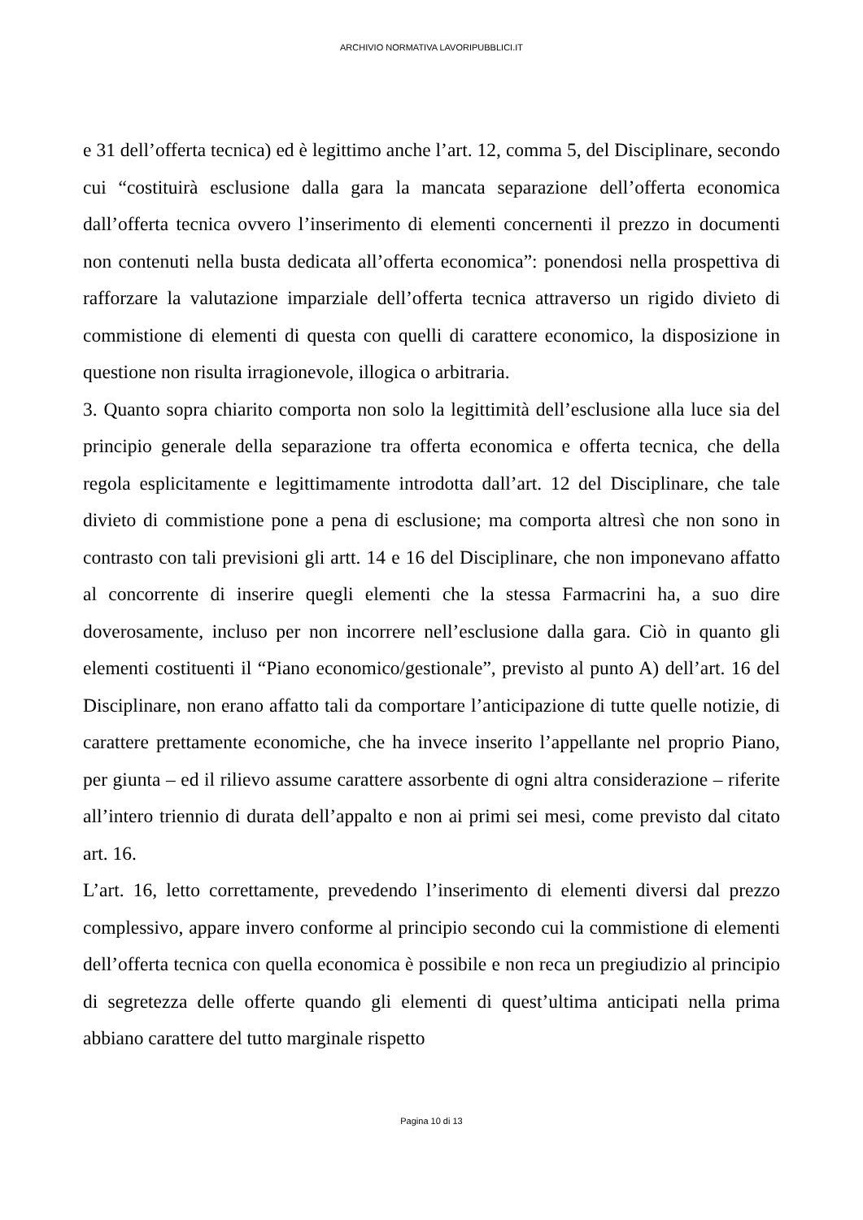ARCHIVIO NORMATIVA LAVORIPUBBLICI.IT
e 31 dell’offerta tecnica) ed è legittimo anche l’art. 12, comma 5, del Disciplinare, secondo cui “costituirà esclusione dalla gara la mancata separazione dell’offerta economica dall’offerta tecnica ovvero l’inserimento di elementi concernenti il prezzo in documenti non contenuti nella busta dedicata all’offerta economica”: ponendosi nella prospettiva di rafforzare la valutazione imparziale dell’offerta tecnica attraverso un rigido divieto di commistione di elementi di questa con quelli di carattere economico, la disposizione in questione non risulta irragionevole, illogica o arbitraria.
3. Quanto sopra chiarito comporta non solo la legittimità dell’esclusione alla luce sia del principio generale della separazione tra offerta economica e offerta tecnica, che della regola esplicitamente e legittimamente introdotta dall’art. 12 del Disciplinare, che tale divieto di commistione pone a pena di esclusione; ma comporta altresì che non sono in contrasto con tali previsioni gli artt. 14 e 16 del Disciplinare, che non imponevano affatto al concorrente di inserire quegli elementi che la stessa Farmacrini ha, a suo dire doverosamente, incluso per non incorrere nell’esclusione dalla gara. Ciò in quanto gli elementi costituenti il “Piano economico/gestionale”, previsto al punto A) dell’art. 16 del Disciplinare, non erano affatto tali da comportare l’anticipazione di tutte quelle notizie, di carattere prettamente economiche, che ha invece inserito l’appellante nel proprio Piano, per giunta – ed il rilievo assume carattere assorbente di ogni altra considerazione – riferite all’intero triennio di durata dell’appalto e non ai primi sei mesi, come previsto dal citato art. 16.
L’art. 16, letto correttamente, prevedendo l’inserimento di elementi diversi dal prezzo complessivo, appare invero conforme al principio secondo cui la commistione di elementi dell’offerta tecnica con quella economica è possibile e non reca un pregiudizio al principio di segretezza delle offerte quando gli elementi di quest’ultima anticipati nella prima abbiano carattere del tutto marginale rispetto
Pagina 10 di 13